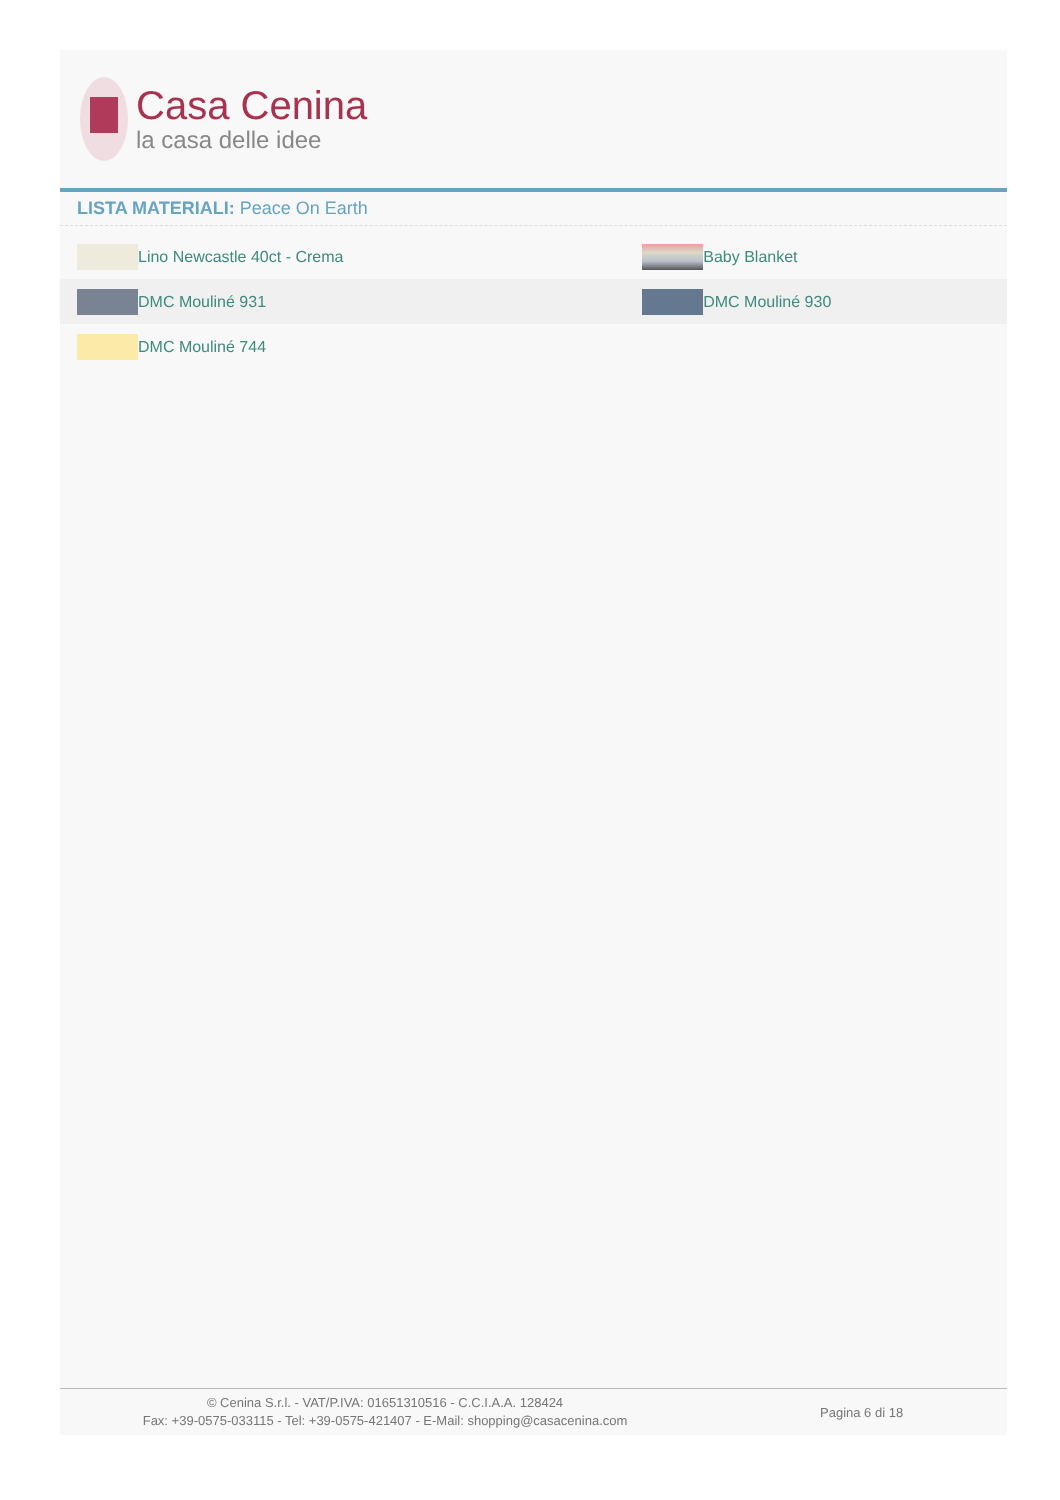Casa Cenina
la casa delle idee
LISTA MATERIALI: Peace On Earth
| | Lino Newcastle 40ct - Crema | | Baby Blanket |
| | DMC Mouliné 931 | | DMC Mouliné 930 |
| | DMC Mouliné 744 | | |
© Cenina S.r.l. - VAT/P.IVA: 01651310516 - C.C.I.A.A. 128424
Fax: +39-0575-033115 - Tel: +39-0575-421407 - E-Mail: shopping@casacenina.com
Pagina 6 di 18